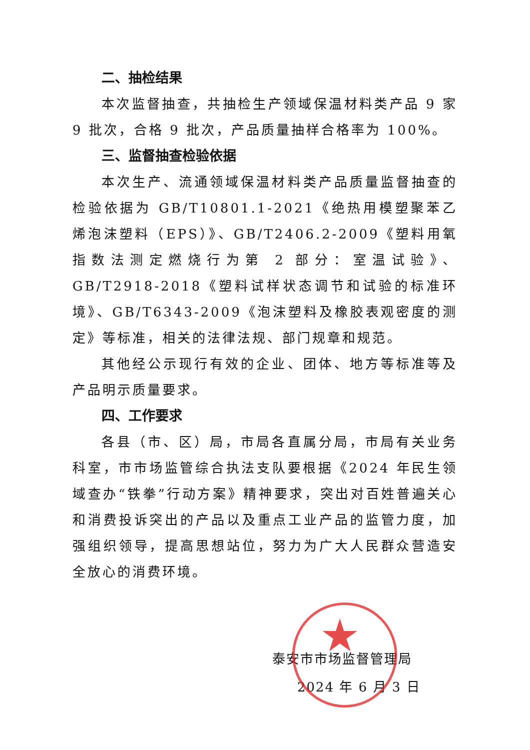二、抽检结果
本次监督抽查，共抽检生产领域保温材料类产品 9 家 9 批次，合格 9 批次，产品质量抽样合格率为 100%。
三、监督抽查检验依据
本次生产、流通领域保温材料类产品质量监督抽查的检验依据为 GB/T10801.1-2021《绝热用模塑聚苯乙烯泡沫塑料（EPS）》、GB/T2406.2-2009《塑料用氧指数法测定燃烧行为第 2 部分：室温试验》、GB/T2918-2018《塑料试样状态调节和试验的标准环境》、GB/T6343-2009《泡沫塑料及橡胶表观密度的测定》等标准，相关的法律法规、部门规章和规范。
其他经公示现行有效的企业、团体、地方等标准等及产品明示质量要求。
四、工作要求
各县（市、区）局，市局各直属分局，市局有关业务科室，市市场监管综合执法支队要根据《2024 年民生领域查办“铁拳”行动方案》精神要求，突出对百姓普遍关心和消费投诉突出的产品以及重点工业产品的监管力度，加强组织领导，提高思想站位，努力为广大人民群众营造安全放心的消费环境。
泰安市市场监督管理局
2024 年 6 月 3 日
★